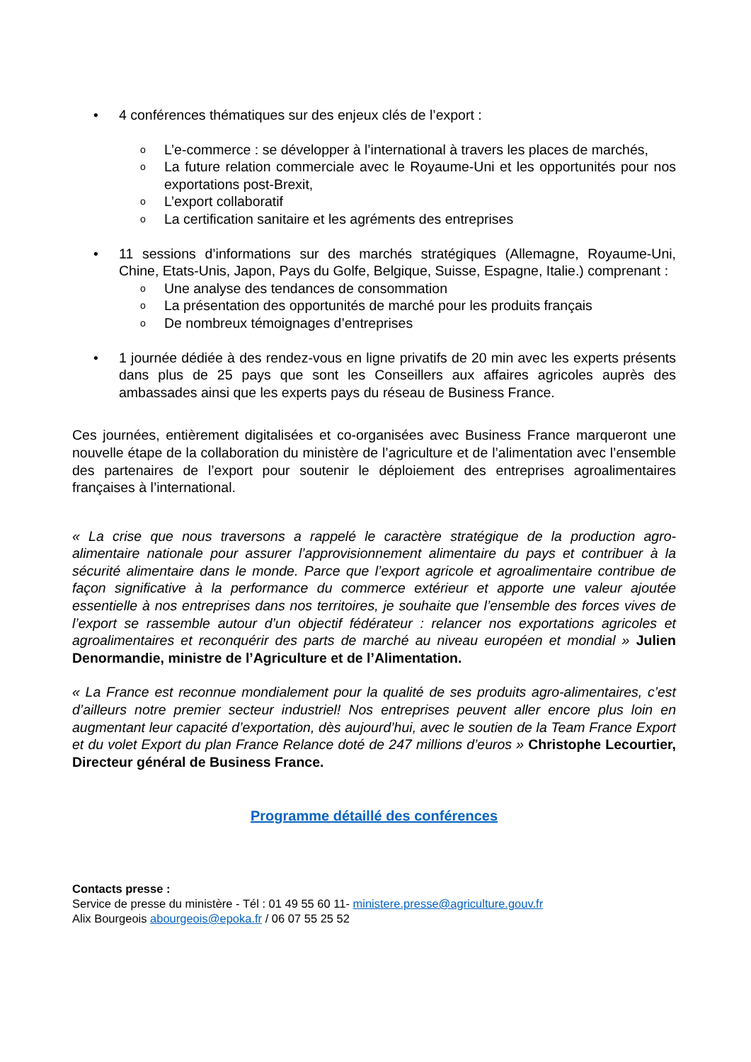• 4 conférences thématiques sur des enjeux clés de l’export :
o
L’e-commerce : se développer à l’international à travers les places de marchés,
o
La future relation commerciale avec le Royaume-Uni et les opportunités pour nos exportations post-Brexit,
o
L’export collaboratif
o
La certification sanitaire et les agréments des entreprises
• 11 sessions d’informations sur des marchés stratégiques (Allemagne, Royaume-Uni, Chine, Etats-Unis, Japon, Pays du Golfe, Belgique, Suisse, Espagne, Italie.) comprenant :
o
Une analyse des tendances de consommation
o
La présentation des opportunités de marché pour les produits français
o
De nombreux témoignages d’entreprises
• 1 journée dédiée à des rendez-vous en ligne privatifs de 20 min avec les experts présents dans plus de 25 pays que sont les Conseillers aux affaires agricoles auprès des ambassades ainsi que les experts pays du réseau de Business France.
Ces journées, entièrement digitalisées et co-organisées avec Business France marqueront une nouvelle étape de la collaboration du ministère de l’agriculture et de l’alimentation avec l’ensemble des partenaires de l’export pour soutenir le déploiement des entreprises agroalimentaires françaises à l’international.
« La crise que nous traversons a rappelé le caractère stratégique de la production agro-alimentaire nationale pour assurer l’approvisionnement alimentaire du pays et contribuer à la sécurité alimentaire dans le monde. Parce que l’export agricole et agroalimentaire contribue de façon significative à la performance du commerce extérieur et apporte une valeur ajoutée essentielle à nos entreprises dans nos territoires, je souhaite que l’ensemble des forces vives de l’export se rassemble autour d’un objectif fédérateur : relancer nos exportations agricoles et agroalimentaires et reconquérir des parts de marché au niveau européen et mondial » Julien Denormandie, ministre de l’Agriculture et de l’Alimentation.
« La France est reconnue mondialement pour la qualité de ses produits agro-alimentaires, c’est d’ailleurs notre premier secteur industriel! Nos entreprises peuvent aller encore plus loin en augmentant leur capacité d’exportation, dès aujourd’hui, avec le soutien de la Team France Export et du volet Export du plan France Relance doté de 247 millions d’euros » Christophe Lecourtier, Directeur général de Business France.
Programme détaillé des conférences
Contacts presse :
Service de presse du ministère - Tél : 01 49 55 60 11- ministere.presse@agriculture.gouv.fr
Alix Bourgeois abourgeois@epoka.fr / 06 07 55 25 52